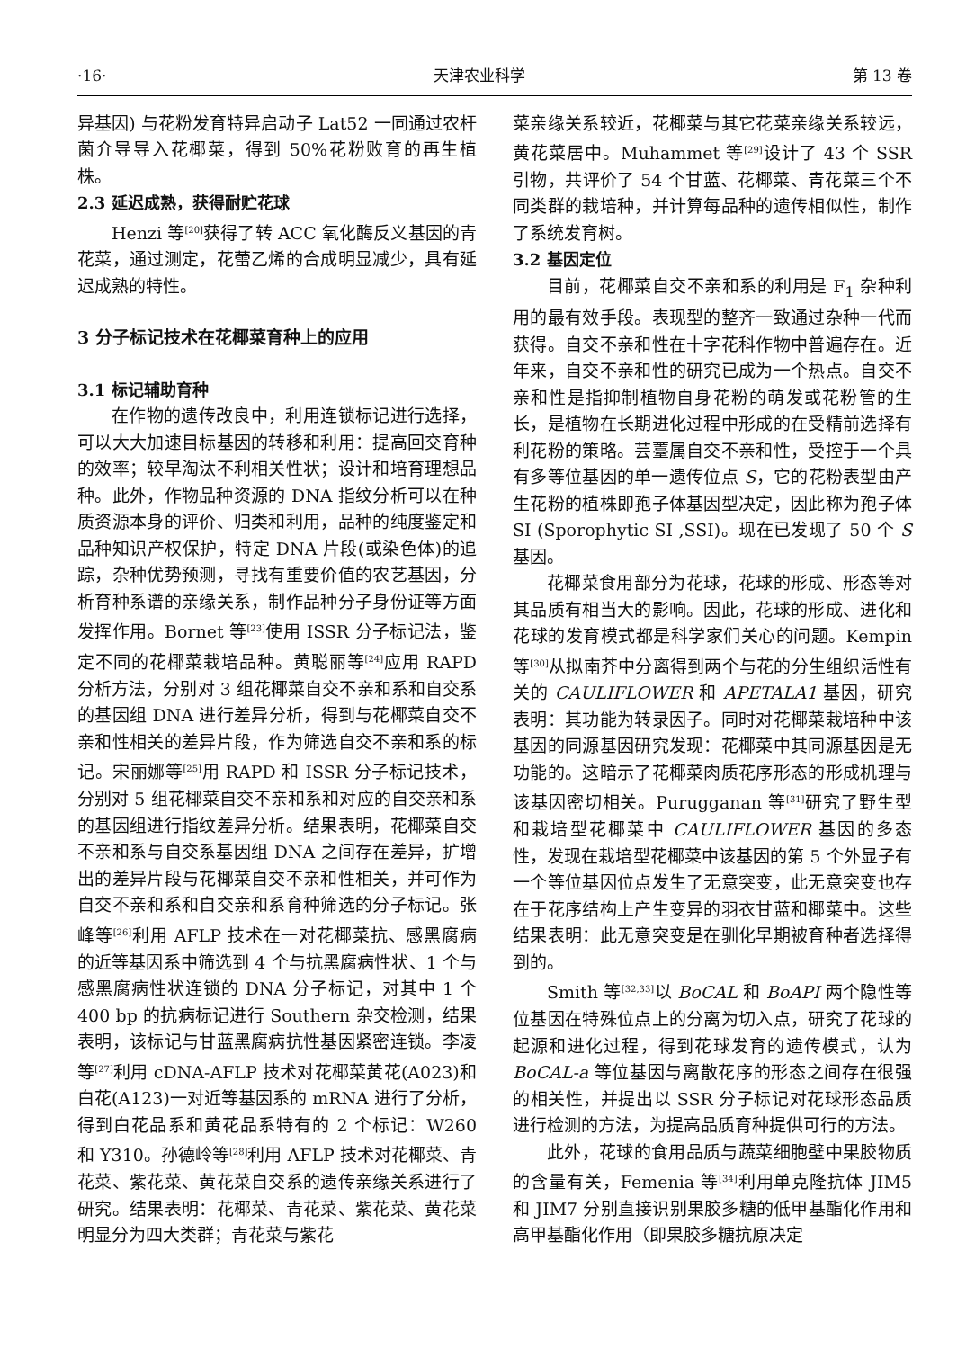·16· 天津农业科学 第 13 卷
异基因) 与花粉发育特异启动子 Lat52 一同通过农杆菌介导导入花椰菜，得到 50%花粉败育的再生植株。
2.3 延迟成熟，获得耐贮花球
Henzi 等<sup>[20]</sup>获得了转 ACC 氧化酶反义基因的青花菜，通过测定，花蕾乙烯的合成明显减少，具有延迟成熟的特性。
3 分子标记技术在花椰菜育种上的应用
3.1 标记辅助育种
在作物的遗传改良中，利用连锁标记进行选择，可以大大加速目标基因的转移和利用：提高回交育种的效率；较早淘汰不利相关性状；设计和培育理想品种。此外，作物品种资源的 DNA 指纹分析可以在种质资源本身的评价、归类和利用，品种的纯度鉴定和品种知识产权保护，特定 DNA 片段(或染色体)的追踪，杂种优势预测，寻找有重要价值的农艺基因，分析育种系谱的亲缘关系，制作品种分子身份证等方面发挥作用。Bornet 等<sup>[23]</sup>使用 ISSR 分子标记法，鉴定不同的花椰菜栽培品种。黄聪丽等<sup>[24]</sup>应用 RAPD 分析方法，分别对 3 组花椰菜自交不亲和系和自交系的基因组 DNA 进行差异分析，得到与花椰菜自交不亲和性相关的差异片段，作为筛选自交不亲和系的标记。宋丽娜等<sup>[25]</sup>用 RAPD 和 ISSR 分子标记技术，分别对 5 组花椰菜自交不亲和系和对应的自交亲和系的基因组进行指纹差异分析。结果表明，花椰菜自交不亲和系与自交系基因组 DNA 之间存在差异，扩增出的差异片段与花椰菜自交不亲和性相关，并可作为自交不亲和系和自交亲和系育种筛选的分子标记。张峰等<sup>[26]</sup>利用 AFLP 技术在一对花椰菜抗、感黑腐病的近等基因系中筛选到 4 个与抗黑腐病性状、1 个与感黑腐病性状连锁的 DNA 分子标记，对其中 1 个 400 bp 的抗病标记进行 Southern 杂交检测，结果表明，该标记与甘蓝黑腐病抗性基因紧密连锁。李凌等<sup>[27]</sup>利用 cDNA-AFLP 技术对花椰菜黄花(A023)和白花(A123)一对近等基因系的 mRNA 进行了分析，得到白花品系和黄花品系特有的 2 个标记：W260 和 Y310。孙德岭等<sup>[28]</sup>利用 AFLP 技术对花椰菜、青花菜、紫花菜、黄花菜自交系的遗传亲缘关系进行了研究。结果表明：花椰菜、青花菜、紫花菜、黄花菜明显分为四大类群；青花菜与紫花
菜亲缘关系较近，花椰菜与其它花菜亲缘关系较远，黄花菜居中。Muhammet 等<sup>[29]</sup>设计了 43 个 SSR 引物，共评价了 54 个甘蓝、花椰菜、青花菜三个不同类群的栽培种，并计算每品种的遗传相似性，制作了系统发育树。
3.2 基因定位
目前，花椰菜自交不亲和系的利用是 F<sub>1</sub> 杂种利用的最有效手段。表现型的整齐一致通过杂种一代而获得。自交不亲和性在十字花科作物中普遍存在。近年来，自交不亲和性的研究已成为一个热点。自交不亲和性是指抑制植物自身花粉的萌发或花粉管的生长，是植物在长期进化过程中形成的在受精前选择有利花粉的策略。芸薹属自交不亲和性，受控于一个具有多等位基因的单一遗传位点 S，它的花粉表型由产生花粉的植株即孢子体基因型决定，因此称为孢子体 SI (Sporophytic SI ,SSI)。现在已发现了 50 个 S 基因。
花椰菜食用部分为花球，花球的形成、形态等对其品质有相当大的影响。因此，花球的形成、进化和花球的发育模式都是科学家们关心的问题。Kempin 等<sup>[30]</sup>从拟南芥中分离得到两个与花的分生组织活性有关的 CAULIFLOWER 和 APETALA1 基因，研究表明：其功能为转录因子。同时对花椰菜栽培种中该基因的同源基因研究发现：花椰菜中其同源基因是无功能的。这暗示了花椰菜肉质花序形态的形成机理与该基因密切相关。Purugganan 等<sup>[31]</sup>研究了野生型和栽培型花椰菜中 CAULIFLOWER 基因的多态性，发现在栽培型花椰菜中该基因的第 5 个外显子有一个等位基因位点发生了无意突变，此无意突变也存在于花序结构上产生变异的羽衣甘蓝和椰菜中。这些结果表明：此无意突变是在驯化早期被育种者选择得到的。
Smith 等<sup>[32,33]</sup>以 BoCAL 和 BoAPI 两个隐性等位基因在特殊位点上的分离为切入点，研究了花球的起源和进化过程，得到花球发育的遗传模式，认为 BoCAL-a 等位基因与离散花序的形态之间存在很强的相关性，并提出以 SSR 分子标记对花球形态品质进行检测的方法，为提高品质育种提供可行的方法。
此外，花球的食用品质与蔬菜细胞壁中果胶物质的含量有关，Femenia 等<sup>[34]</sup>利用单克隆抗体 JIM5 和 JIM7 分别直接识别果胶多糖的低甲基酯化作用和高甲基酯化作用（即果胶多糖抗原决定